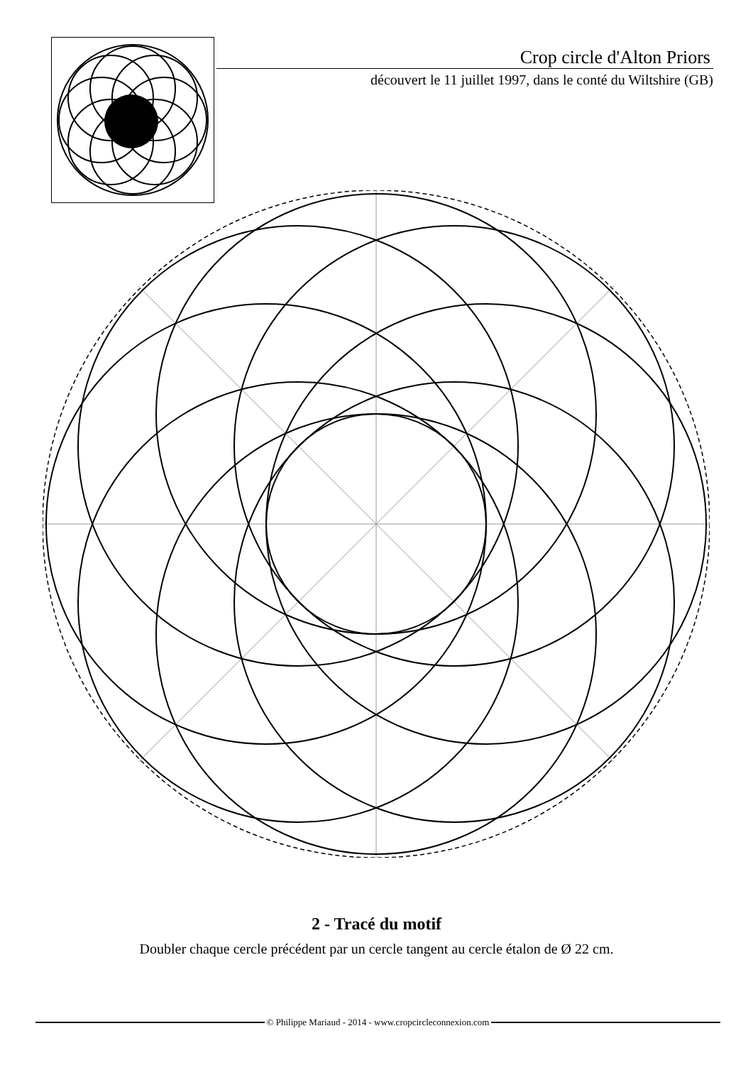Crop circle d'Alton Priors
découvert le 11 juillet 1997, dans le conté du Wiltshire (GB)
2 - Tracé du motif
Doubler chaque cercle précédent par un cercle tangent au cercle étalon de Ø 22 cm.
© Philippe Mariaud - 2014 - www.cropcircleconnexion.com